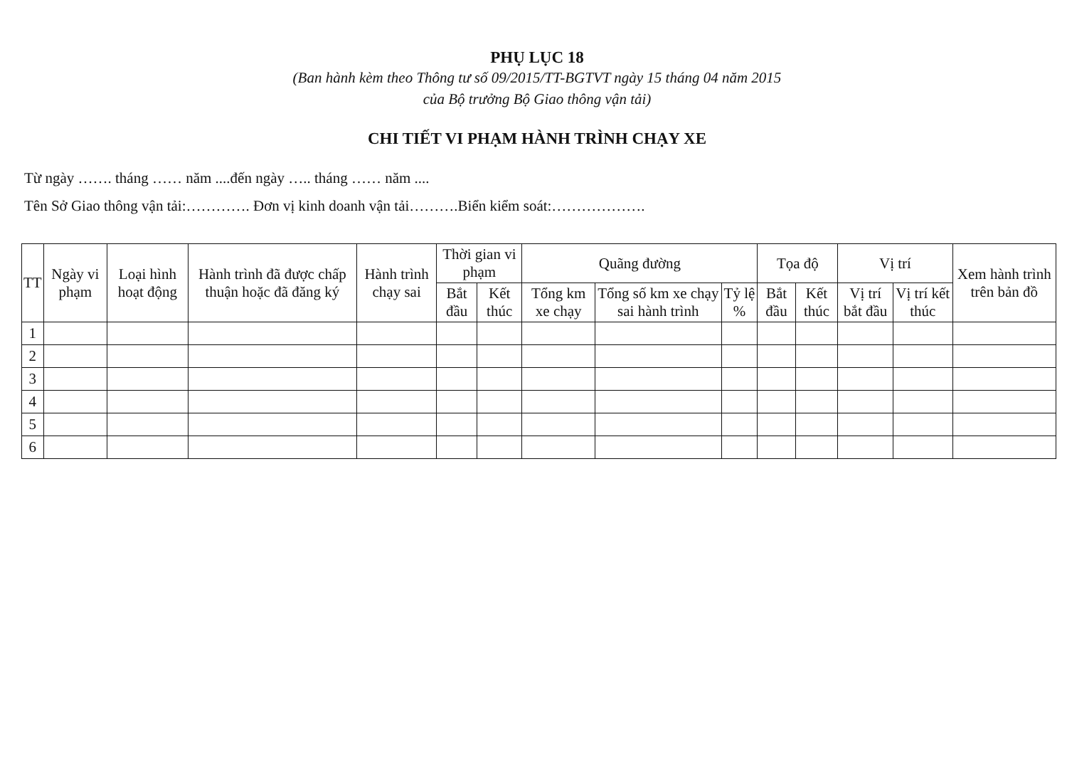PHỤ LỤC 18
(Ban hành kèm theo Thông tư số 09/2015/TT-BGTVT ngày 15 tháng 04 năm 2015
của Bộ trưởng Bộ Giao thông vận tải)
CHI TIẾT VI PHẠM HÀNH TRÌNH CHẠY XE
Từ ngày ……. tháng …… năm ....đến ngày ….. tháng …… năm ....
Tên Sở Giao thông vận tải:…………. Đơn vị kinh doanh vận tải……….Biển kiểm soát:……………….
| TT | Ngày vi phạm | Loại hình hoạt động | Hành trình đã được chấp thuận hoặc đã đăng ký | Hành trình chạy sai | Thời gian vi phạm | | Quãng đường | | | Tọa độ | | Vị trí | | Xem hành trình trên bản đồ |
| --- | --- | --- | --- | --- | --- | --- | --- | --- | --- | --- | --- | --- | --- | --- |
| | | | | | Bắt đầu | Kết thúc | Tổng km xe chạy | Tổng số km xe chạy sai hành trình | Tỷ lệ % | Bắt đầu | Kết thúc | Vị trí bắt đầu | Vị trí kết thúc | |
| 1 | | | | | | | | | | | | | | |
| 2 | | | | | | | | | | | | | | |
| 3 | | | | | | | | | | | | | | |
| 4 | | | | | | | | | | | | | | |
| 5 | | | | | | | | | | | | | | |
| 6 | | | | | | | | | | | | | | |